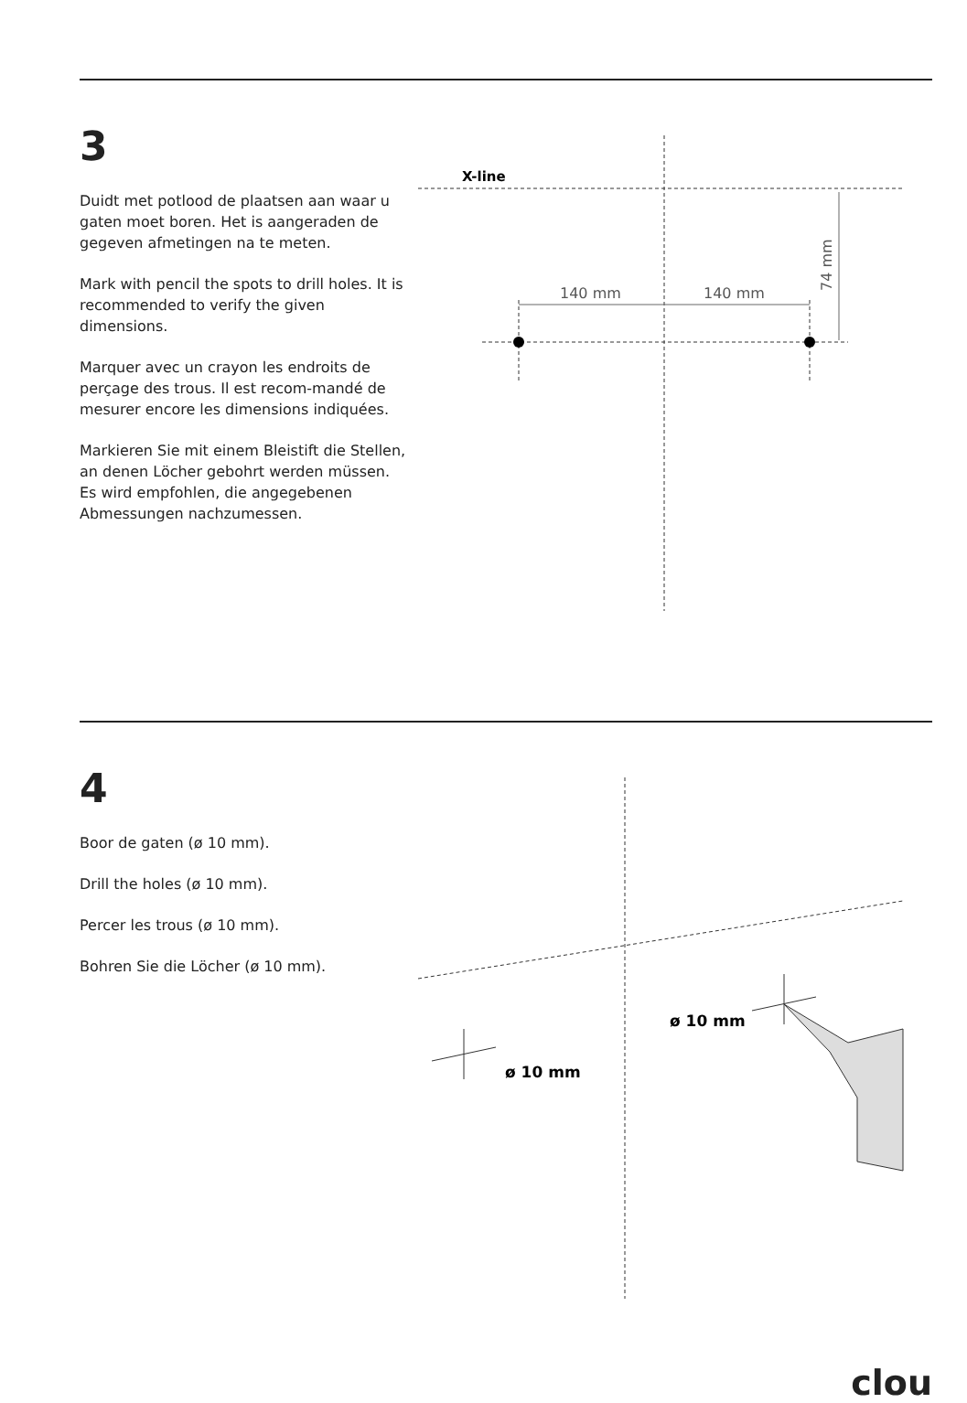3
Duidt met potlood de plaatsen aan waar u gaten moet boren. Het is aangeraden de gegeven afmetingen na te meten.
Mark with pencil the spots to drill holes. It is recommended to verify the given dimensions.
Marquer avec un crayon les endroits de perçage des trous. Il est recom-mandé de mesurer encore les dimensions indiquées.
Markieren Sie mit einem Bleistift die Stellen, an denen Löcher gebohrt werden müssen. Es wird empfohlen, die angegebenen Abmessungen nachzumessen.
X-line
140 mm
140 mm
74 mm
4
Boor de gaten (ø 10 mm).
Drill the holes (ø 10 mm).
Percer les trous (ø 10 mm).
Bohren Sie die Löcher (ø 10 mm).
ø 10 mm
ø 10 mm
clou